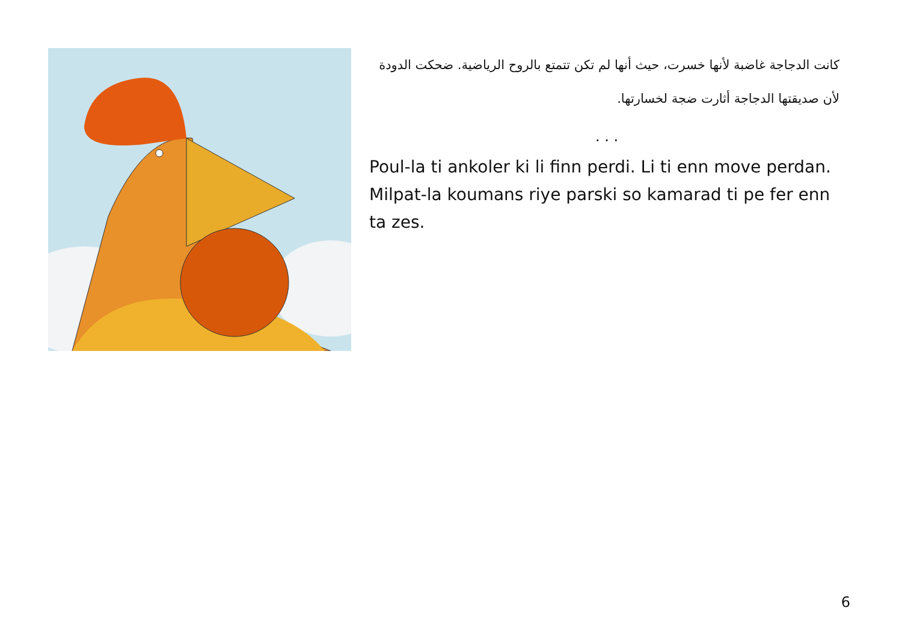كانت الدجاجة غاضبة لأنها خسرت، حيث أنها لم تكن تتمتع بالروح الرياضية. ضحكت الدودة لأن صديقتها الدجاجة أثارت ضجة لخسارتها.
. . .
Poul-la ti ankoler ki li finn perdi. Li ti enn move perdan. Milpat-la koumans riye parski so kamarad ti pe fer enn ta zes.
6